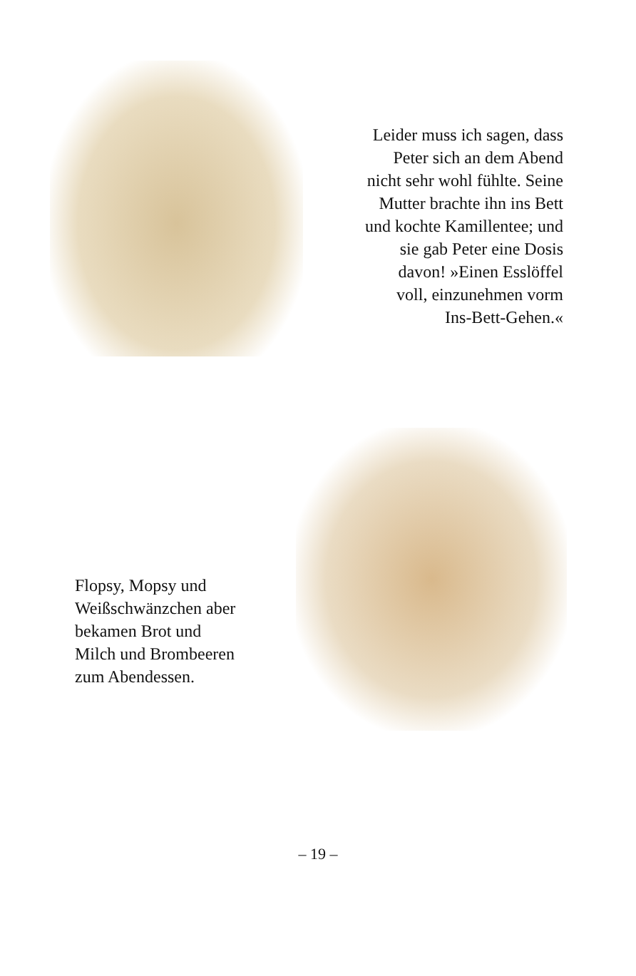Leider muss ich sagen, dass
Peter sich an dem Abend
nicht sehr wohl fühlte. Seine
Mutter brachte ihn ins Bett
und kochte Kamillentee; und
sie gab Peter eine Dosis
davon! »Einen Esslöffel
voll, einzunehmen vorm
Ins-Bett-Gehen.«
Flopsy, Mopsy und
Weißschwänzchen aber
bekamen Brot und
Milch und Brombeeren
zum Abendessen.
– 19 –